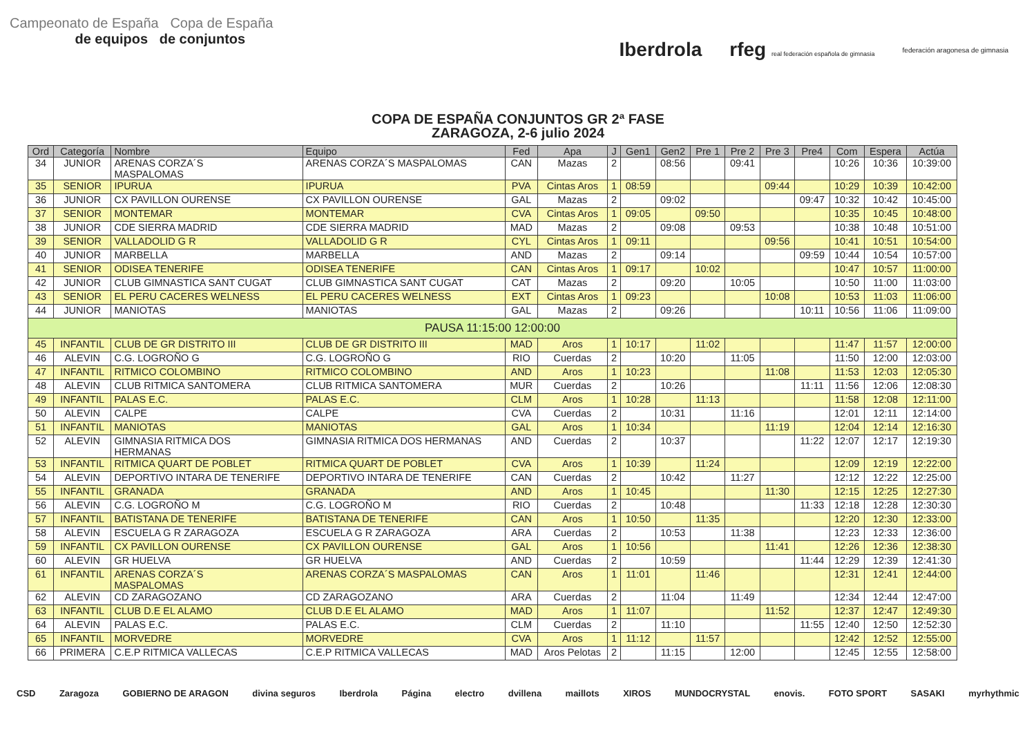Campeonato de España Copa de España
de equipos de conjuntos
Iberdrola rfeg real federación española de gimnasia federación aragonesa de gimnasia
COPA DE ESPAÑA CONJUNTOS GR 2ª FASE
ZARAGOZA, 2-6 julio 2024
| Ord | Categoría | Nombre | Equipo | Fed | Apa | J | Gen1 | Gen2 | Pre 1 | Pre 2 | Pre 3 | Pre4 | Com | Espera | Actúa |
| --- | --- | --- | --- | --- | --- | --- | --- | --- | --- | --- | --- | --- | --- | --- | --- |
| 34 | JUNIOR | ARENAS CORZA´S MASPALOMAS | ARENAS CORZA´S MASPALOMAS | CAN | Mazas | 2 | | 08:56 | | 09:41 | | | 10:26 | 10:36 | 10:39:00 |
| 35 | SENIOR | IPURUA | IPURUA | PVA | Cintas Aros | 1 | 08:59 | | | | 09:44 | | 10:29 | 10:39 | 10:42:00 |
| 36 | JUNIOR | CX PAVILLON OURENSE | CX PAVILLON OURENSE | GAL | Mazas | 2 | | 09:02 | | | | 09:47 | 10:32 | 10:42 | 10:45:00 |
| 37 | SENIOR | MONTEMAR | MONTEMAR | CVA | Cintas Aros | 1 | 09:05 | | 09:50 | | | | 10:35 | 10:45 | 10:48:00 |
| 38 | JUNIOR | CDE SIERRA MADRID | CDE SIERRA MADRID | MAD | Mazas | 2 | | 09:08 | | 09:53 | | | 10:38 | 10:48 | 10:51:00 |
| 39 | SENIOR | VALLADOLID G R | VALLADOLID G R | CYL | Cintas Aros | 1 | 09:11 | | | | 09:56 | | 10:41 | 10:51 | 10:54:00 |
| 40 | JUNIOR | MARBELLA | MARBELLA | AND | Mazas | 2 | | 09:14 | | | | 09:59 | 10:44 | 10:54 | 10:57:00 |
| 41 | SENIOR | ODISEA TENERIFE | ODISEA TENERIFE | CAN | Cintas Aros | 1 | 09:17 | | 10:02 | | | | 10:47 | 10:57 | 11:00:00 |
| 42 | JUNIOR | CLUB GIMNASTICA SANT CUGAT | CLUB GIMNASTICA SANT CUGAT | CAT | Mazas | 2 | | 09:20 | | 10:05 | | | 10:50 | 11:00 | 11:03:00 |
| 43 | SENIOR | EL PERU CACERES WELNESS | EL PERU CACERES WELNESS | EXT | Cintas Aros | 1 | 09:23 | | | | 10:08 | | 10:53 | 11:03 | 11:06:00 |
| 44 | JUNIOR | MANIOTAS | MANIOTAS | GAL | Mazas | 2 | | 09:26 | | | | 10:11 | 10:56 | 11:06 | 11:09:00 |
| PAUSA 11:15:00 12:00:00 | | | | | | | | | | | | | | | |
| 45 | INFANTIL | CLUB DE GR DISTRITO III | CLUB DE GR DISTRITO III | MAD | Aros | 1 | 10:17 | | 11:02 | | | | 11:47 | 11:57 | 12:00:00 |
| 46 | ALEVIN | C.G. LOGROÑO G | C.G. LOGROÑO G | RIO | Cuerdas | 2 | | 10:20 | | 11:05 | | | 11:50 | 12:00 | 12:03:00 |
| 47 | INFANTIL | RITMICO COLOMBINO | RITMICO COLOMBINO | AND | Aros | 1 | 10:23 | | | | 11:08 | | 11:53 | 12:03 | 12:05:30 |
| 48 | ALEVIN | CLUB RITMICA SANTOMERA | CLUB RITMICA SANTOMERA | MUR | Cuerdas | 2 | | 10:26 | | | | 11:11 | 11:56 | 12:06 | 12:08:30 |
| 49 | INFANTIL | PALAS E.C. | PALAS E.C. | CLM | Aros | 1 | 10:28 | | 11:13 | | | | 11:58 | 12:08 | 12:11:00 |
| 50 | ALEVIN | CALPE | CALPE | CVA | Cuerdas | 2 | | 10:31 | | 11:16 | | | 12:01 | 12:11 | 12:14:00 |
| 51 | INFANTIL | MANIOTAS | MANIOTAS | GAL | Aros | 1 | 10:34 | | | | 11:19 | | 12:04 | 12:14 | 12:16:30 |
| 52 | ALEVIN | GIMNASIA RITMICA DOS HERMANAS | GIMNASIA RITMICA DOS HERMANAS | AND | Cuerdas | 2 | | 10:37 | | | | 11:22 | 12:07 | 12:17 | 12:19:30 |
| 53 | INFANTIL | RITMICA QUART DE POBLET | RITMICA QUART DE POBLET | CVA | Aros | 1 | 10:39 | | 11:24 | | | | 12:09 | 12:19 | 12:22:00 |
| 54 | ALEVIN | DEPORTIVO INTARA DE TENERIFE | DEPORTIVO INTARA DE TENERIFE | CAN | Cuerdas | 2 | | 10:42 | | 11:27 | | | 12:12 | 12:22 | 12:25:00 |
| 55 | INFANTIL | GRANADA | GRANADA | AND | Aros | 1 | 10:45 | | | | 11:30 | | 12:15 | 12:25 | 12:27:30 |
| 56 | ALEVIN | C.G. LOGROÑO M | C.G. LOGROÑO M | RIO | Cuerdas | 2 | | 10:48 | | | | 11:33 | 12:18 | 12:28 | 12:30:30 |
| 57 | INFANTIL | BATISTANA DE TENERIFE | BATISTANA DE TENERIFE | CAN | Aros | 1 | 10:50 | | 11:35 | | | | 12:20 | 12:30 | 12:33:00 |
| 58 | ALEVIN | ESCUELA G R ZARAGOZA | ESCUELA G R ZARAGOZA | ARA | Cuerdas | 2 | | 10:53 | | 11:38 | | | 12:23 | 12:33 | 12:36:00 |
| 59 | INFANTIL | CX PAVILLON OURENSE | CX PAVILLON OURENSE | GAL | Aros | 1 | 10:56 | | | | 11:41 | | 12:26 | 12:36 | 12:38:30 |
| 60 | ALEVIN | GR HUELVA | GR HUELVA | AND | Cuerdas | 2 | | 10:59 | | | | 11:44 | 12:29 | 12:39 | 12:41:30 |
| 61 | INFANTIL | ARENAS CORZA´S MASPALOMAS | ARENAS CORZA´S MASPALOMAS | CAN | Aros | 1 | 11:01 | | 11:46 | | | | 12:31 | 12:41 | 12:44:00 |
| 62 | ALEVIN | CD ZARAGOZANO | CD ZARAGOZANO | ARA | Cuerdas | 2 | | 11:04 | | 11:49 | | | 12:34 | 12:44 | 12:47:00 |
| 63 | INFANTIL | CLUB D.E EL ALAMO | CLUB D.E EL ALAMO | MAD | Aros | 1 | 11:07 | | | | 11:52 | | 12:37 | 12:47 | 12:49:30 |
| 64 | ALEVIN | PALAS E.C. | PALAS E.C. | CLM | Cuerdas | 2 | | 11:10 | | | | 11:55 | 12:40 | 12:50 | 12:52:30 |
| 65 | INFANTIL | MORVEDRE | MORVEDRE | CVA | Aros | 1 | 11:12 | | 11:57 | | | | 12:42 | 12:52 | 12:55:00 |
| 66 | PRIMERA | C.E.P RITMICA VALLECAS | C.E.P RITMICA VALLECAS | MAD | Aros Pelotas | 2 | | 11:15 | | 12:00 | | | 12:45 | 12:55 | 12:58:00 |
CSD Zaragoza GOBIERNO DE ARAGON divina seguros Iberdrola Página electro dvillena maillots XIROS MUNDOCRYSTAL enovis. FOTO SPORT SASAKI myrhythmic